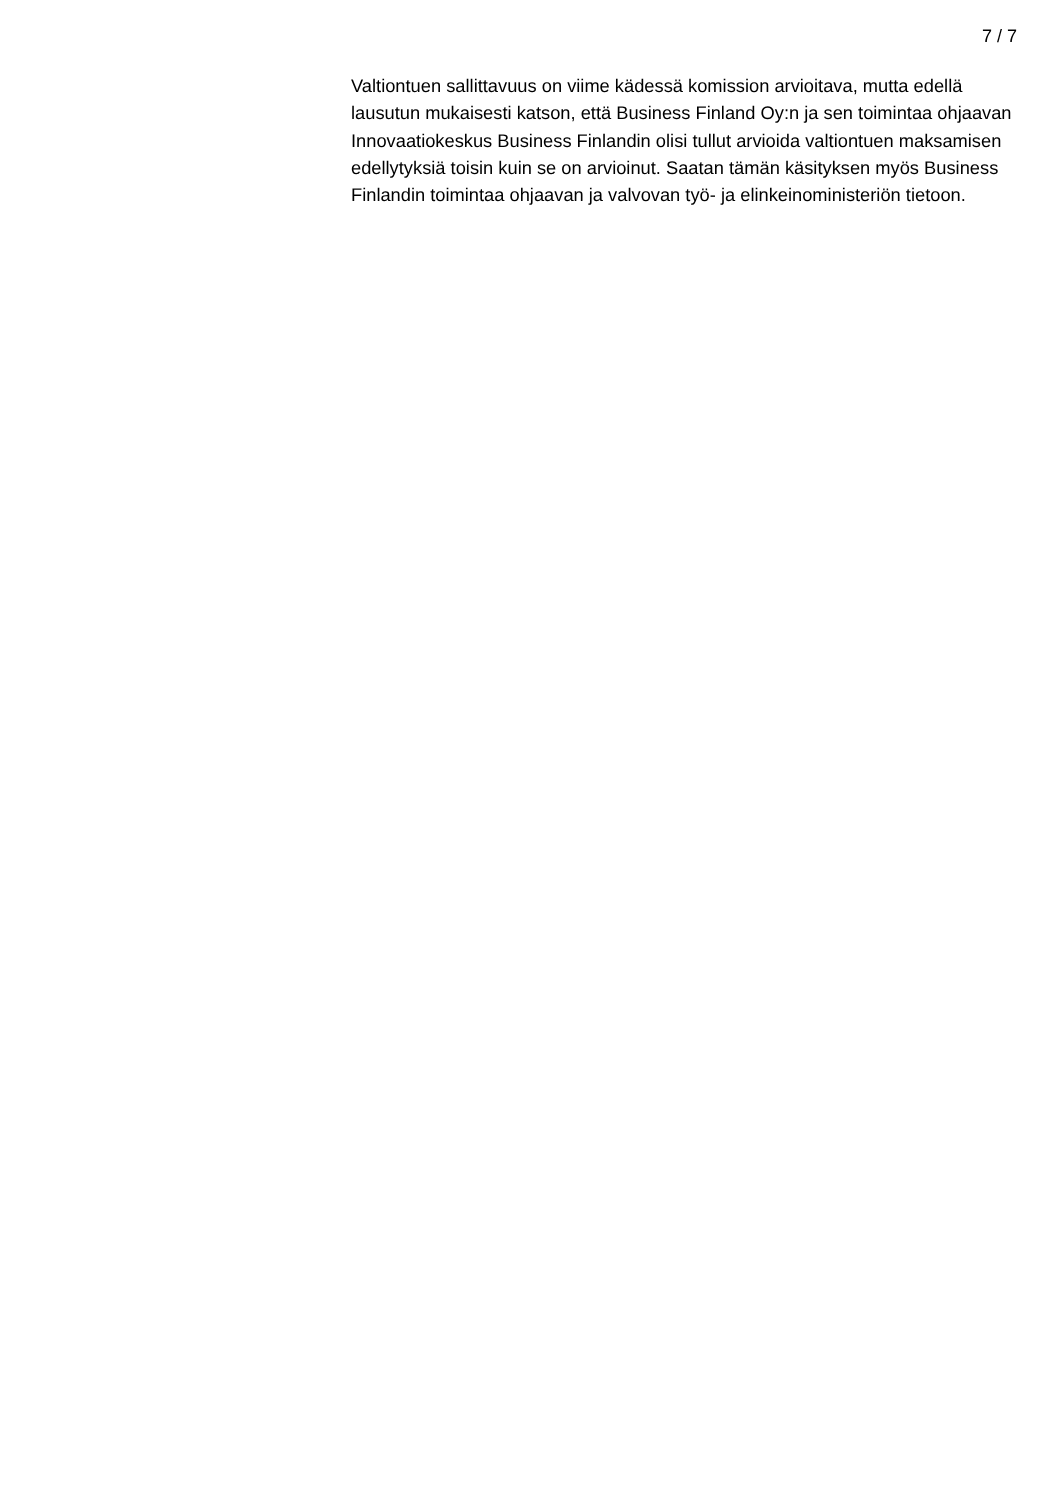7 / 7
Valtiontuen sallittavuus on viime kädessä komission arvioitava, mutta edellä lausutun mukaisesti katson, että Business Finland Oy:n ja sen toimintaa ohjaavan Innovaatiokeskus Business Finlandin olisi tullut arvioida valtiontuen maksamisen edellytyksiä toisin kuin se on arvioinut. Saatan tämän käsityksen myös Business Finlandin toimintaa ohjaavan ja valvovan työ- ja elinkeinoministeriön tietoon.